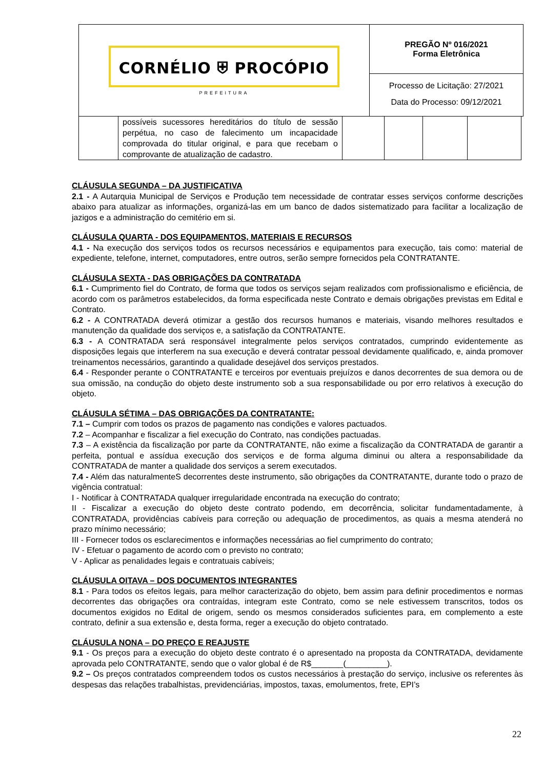CORNÉLIO ⛨ PROCÓPIO
PREFEITURA
PREGÃO Nº 016/2021
Forma Eletrônica
Processo de Licitação: 27/2021
Data do Processo: 09/12/2021
| | possíveis sucessores hereditários do título de sessão perpétua, no caso de falecimento um incapacidade comprovada do titular original, e para que recebam o comprovante de atualização de cadastro. | | | | |
CLÁUSULA SEGUNDA – DA JUSTIFICATIVA
2.1 - A Autarquia Municipal de Serviços e Produção tem necessidade de contratar esses serviços conforme descrições abaixo para atualizar as informações, organizá-las em um banco de dados sistematizado para facilitar a localização de jazigos e a administração do cemitério em si.
CLÁUSULA QUARTA - DOS EQUIPAMENTOS, MATERIAIS E RECURSOS
4.1 - Na execução dos serviços todos os recursos necessários e equipamentos para execução, tais como: material de expediente, telefone, internet, computadores, entre outros, serão sempre fornecidos pela CONTRATANTE.
CLÁUSULA SEXTA - DAS OBRIGAÇÕES DA CONTRATADA
6.1 - Cumprimento fiel do Contrato, de forma que todos os serviços sejam realizados com profissionalismo e eficiência, de acordo com os parâmetros estabelecidos, da forma especificada neste Contrato e demais obrigações previstas em Edital e Contrato.
6.2 - A CONTRATADA deverá otimizar a gestão dos recursos humanos e materiais, visando melhores resultados e manutenção da qualidade dos serviços e, a satisfação da CONTRATANTE.
6.3 - A CONTRATADA será responsável integralmente pelos serviços contratados, cumprindo evidentemente as disposições legais que interferem na sua execução e deverá contratar pessoal devidamente qualificado, e, ainda promover treinamentos necessários, garantindo a qualidade desejável dos serviços prestados.
6.4 - Responder perante o CONTRATANTE e terceiros por eventuais prejuízos e danos decorrentes de sua demora ou de sua omissão, na condução do objeto deste instrumento sob a sua responsabilidade ou por erro relativos à execução do objeto.
CLÁUSULA SÉTIMA – DAS OBRIGAÇÕES DA CONTRATANTE:
7.1 – Cumprir com todos os prazos de pagamento nas condições e valores pactuados.
7.2 – Acompanhar e fiscalizar a fiel execução do Contrato, nas condições pactuadas.
7.3 – A existência da fiscalização por parte da CONTRATANTE, não exime a fiscalização da CONTRATADA de garantir a perfeita, pontual e assídua execução dos serviços e de forma alguma diminui ou altera a responsabilidade da CONTRATADA de manter a qualidade dos serviços a serem executados.
7.4 - Além das naturalmenteS decorrentes deste instrumento, são obrigações da CONTRATANTE, durante todo o prazo de vigência contratual:
I - Notificar à CONTRATADA qualquer irregularidade encontrada na execução do contrato;
II - Fiscalizar a execução do objeto deste contrato podendo, em decorrência, solicitar fundamentadamente, à CONTRATADA, providências cabíveis para correção ou adequação de procedimentos, as quais a mesma atenderá no prazo mínimo necessário;
III - Fornecer todos os esclarecimentos e informações necessárias ao fiel cumprimento do contrato;
IV - Efetuar o pagamento de acordo com o previsto no contrato;
V - Aplicar as penalidades legais e contratuais cabíveis;
CLÁUSULA OITAVA – DOS DOCUMENTOS INTEGRANTES
8.1 - Para todos os efeitos legais, para melhor caracterização do objeto, bem assim para definir procedimentos e normas decorrentes das obrigações ora contraídas, integram este Contrato, como se nele estivessem transcritos, todos os documentos exigidos no Edital de origem, sendo os mesmos considerados suficientes para, em complemento a este contrato, definir a sua extensão e, desta forma, reger a execução do objeto contratado.
CLÁUSULA NONA – DO PREÇO E REAJUSTE
9.1 - Os preços para a execução do objeto deste contrato é o apresentado na proposta da CONTRATADA, devidamente aprovada pelo CONTRATANTE, sendo que o valor global é de R$_______(_________).
9.2 – Os preços contratados compreendem todos os custos necessários à prestação do serviço, inclusive os referentes às despesas das relações trabalhistas, previdenciárias, impostos, taxas, emolumentos, frete, EPI’s
22